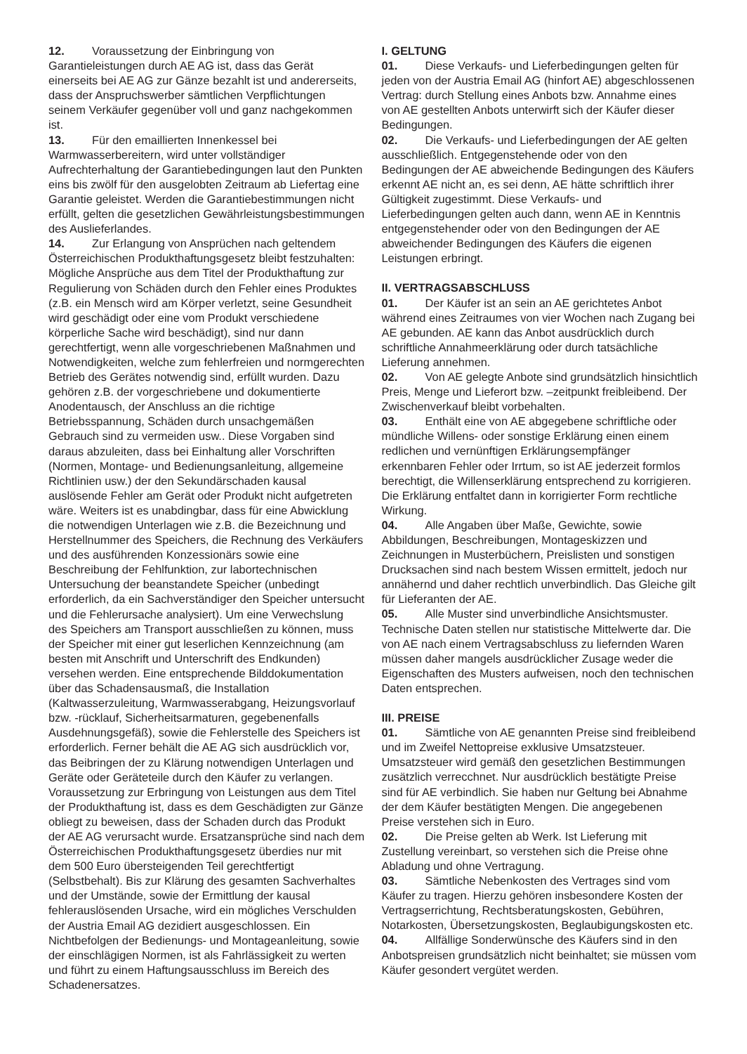12. Voraussetzung der Einbringung von Garantieleistungen durch AE AG ist, dass das Gerät einerseits bei AE AG zur Gänze bezahlt ist und andererseits, dass der Anspruchswerber sämtlichen Verpflichtungen seinem Verkäufer gegenüber voll und ganz nachgekommen ist.
13. Für den emaillierten Innenkessel bei Warmwasserbereitern, wird unter vollständiger Aufrechterhaltung der Garantiebedingungen laut den Punkten eins bis zwölf für den ausgelobten Zeitraum ab Liefertag eine Garantie geleistet. Werden die Garantiebestimmungen nicht erfüllt, gelten die gesetzlichen Gewährleistungsbestimmungen des Auslieferlandes.
14. Zur Erlangung von Ansprüchen nach geltendem Österreichischen Produkthaftungsgesetz bleibt festzuhalten: Mögliche Ansprüche aus dem Titel der Produkthaftung zur Regulierung von Schäden durch den Fehler eines Produktes (z.B. ein Mensch wird am Körper verletzt, seine Gesundheit wird geschädigt oder eine vom Produkt verschiedene körperliche Sache wird beschädigt), sind nur dann gerechtfertigt, wenn alle vorgeschriebenen Maßnahmen und Notwendigkeiten, welche zum fehlerfreien und normgerechten Betrieb des Gerätes notwendig sind, erfüllt wurden. Dazu gehören z.B. der vorgeschriebene und dokumentierte Anodentausch, der Anschluss an die richtige Betriebsspannung, Schäden durch unsachgemäßen Gebrauch sind zu vermeiden usw.. Diese Vorgaben sind daraus abzuleiten, dass bei Einhaltung aller Vorschriften (Normen, Montage- und Bedienungsanleitung, allgemeine Richtlinien usw.) der den Sekundärschaden kausal auslösende Fehler am Gerät oder Produkt nicht aufgetreten wäre. Weiters ist es unabdingbar, dass für eine Abwicklung die notwendigen Unterlagen wie z.B. die Bezeichnung und Herstellnummer des Speichers, die Rechnung des Verkäufers und des ausführenden Konzessionärs sowie eine Beschreibung der Fehlfunktion, zur labortechnischen Untersuchung der beanstandete Speicher (unbedingt erforderlich, da ein Sachverständiger den Speicher untersucht und die Fehlerursache analysiert). Um eine Verwechslung des Speichers am Transport ausschließen zu können, muss der Speicher mit einer gut leserlichen Kennzeichnung (am besten mit Anschrift und Unterschrift des Endkunden) versehen werden. Eine entsprechende Bilddokumentation über das Schadensausmaß, die Installation (Kaltwasserzuleitung, Warmwasserabgang, Heizungsvorlauf bzw. -rücklauf, Sicherheitsarmaturen, gegebenenfalls Ausdehnungsgefäß), sowie die Fehlerstelle des Speichers ist erforderlich. Ferner behält die AE AG sich ausdrücklich vor, das Beibringen der zu Klärung notwendigen Unterlagen und Geräte oder Geräteteile durch den Käufer zu verlangen. Voraussetzung zur Erbringung von Leistungen aus dem Titel der Produkthaftung ist, dass es dem Geschädigten zur Gänze obliegt zu beweisen, dass der Schaden durch das Produkt der AE AG verursacht wurde. Ersatzansprüche sind nach dem Österreichischen Produkthaftungsgesetz überdies nur mit dem 500 Euro übersteigenden Teil gerechtfertigt (Selbstbehalt). Bis zur Klärung des gesamten Sachverhaltes und der Umstände, sowie der Ermittlung der kausal fehlerauslösenden Ursache, wird ein mögliches Verschulden der Austria Email AG dezidiert ausgeschlossen. Ein Nichtbefolgen der Bedienungs- und Montageanleitung, sowie der einschlägigen Normen, ist als Fahrlässigkeit zu werten und führt zu einem Haftungsausschluss im Bereich des Schadenersatzes.
I. GELTUNG
01. Diese Verkaufs- und Lieferbedingungen gelten für jeden von der Austria Email AG (hinfort AE) abgeschlossenen Vertrag: durch Stellung eines Anbots bzw. Annahme eines von AE gestellten Anbots unterwirft sich der Käufer dieser Bedingungen.
02. Die Verkaufs- und Lieferbedingungen der AE gelten ausschließlich. Entgegenstehende oder von den Bedingungen der AE abweichende Bedingungen des Käufers erkennt AE nicht an, es sei denn, AE hätte schriftlich ihrer Gültigkeit zugestimmt. Diese Verkaufs- und Lieferbedingungen gelten auch dann, wenn AE in Kenntnis entgegenstehender oder von den Bedingungen der AE abweichender Bedingungen des Käufers die eigenen Leistungen erbringt.
II. VERTRAGSABSCHLUSS
01. Der Käufer ist an sein an AE gerichtetes Anbot während eines Zeitraumes von vier Wochen nach Zugang bei AE gebunden. AE kann das Anbot ausdrücklich durch schriftliche Annahmeerklärung oder durch tatsächliche Lieferung annehmen.
02. Von AE gelegte Anbote sind grundsätzlich hinsichtlich Preis, Menge und Lieferort bzw. –zeitpunkt freibleibend. Der Zwischenverkauf bleibt vorbehalten.
03. Enthält eine von AE abgegebene schriftliche oder mündliche Willens- oder sonstige Erklärung einen einem redlichen und vernünftigen Erklärungsempfänger erkennbaren Fehler oder Irrtum, so ist AE jederzeit formlos berechtigt, die Willenserklärung entsprechend zu korrigieren. Die Erklärung entfaltet dann in korrigierter Form rechtliche Wirkung.
04. Alle Angaben über Maße, Gewichte, sowie Abbildungen, Beschreibungen, Montageskizzen und Zeichnungen in Musterbüchern, Preislisten und sonstigen Drucksachen sind nach bestem Wissen ermittelt, jedoch nur annähernd und daher rechtlich unverbindlich. Das Gleiche gilt für Lieferanten der AE.
05. Alle Muster sind unverbindliche Ansichtsmuster. Technische Daten stellen nur statistische Mittelwerte dar. Die von AE nach einem Vertragsabschluss zu liefernden Waren müssen daher mangels ausdrücklicher Zusage weder die Eigenschaften des Musters aufweisen, noch den technischen Daten entsprechen.
III. PREISE
01. Sämtliche von AE genannten Preise sind freibleibend und im Zweifel Nettopreise exklusive Umsatzsteuer. Umsatzsteuer wird gemäß den gesetzlichen Bestimmungen zusätzlich verrecchnet. Nur ausdrücklich bestätigte Preise sind für AE verbindlich. Sie haben nur Geltung bei Abnahme der dem Käufer bestätigten Mengen. Die angegebenen Preise verstehen sich in Euro.
02. Die Preise gelten ab Werk. Ist Lieferung mit Zustellung vereinbart, so verstehen sich die Preise ohne Abladung und ohne Vertragung.
03. Sämtliche Nebenkosten des Vertrages sind vom Käufer zu tragen. Hierzu gehören insbesondere Kosten der Vertragserrichtung, Rechtsberatungskosten, Gebühren, Notarkosten, Übersetzungskosten, Beglaubigungskosten etc.
04. Allfällige Sonderwünsche des Käufers sind in den Anbotspreisen grundsätzlich nicht beinhaltet; sie müssen vom Käufer gesondert vergütet werden.